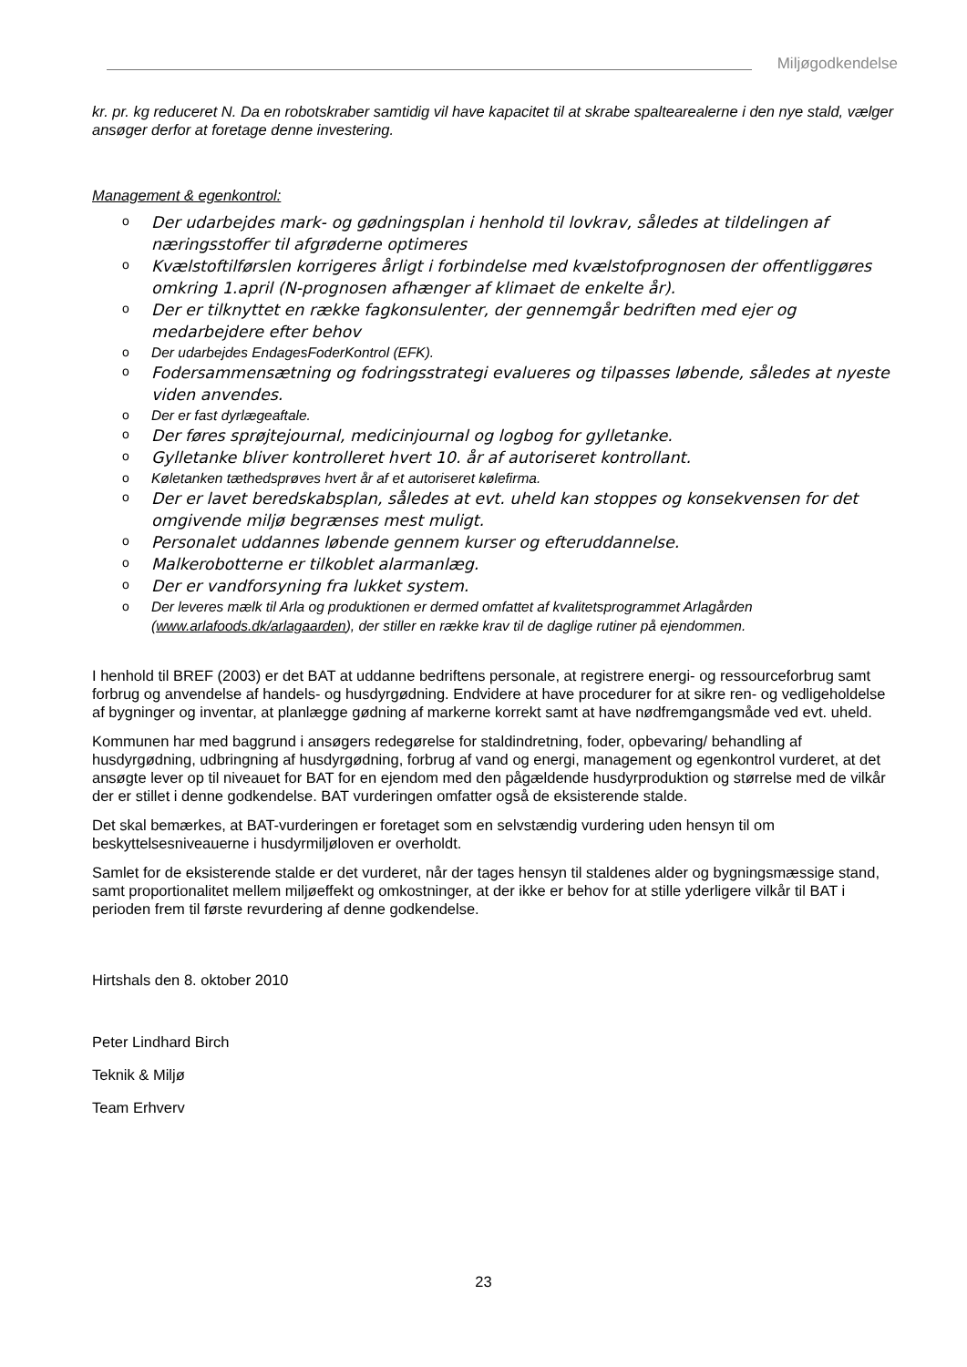Miljøgodkendelse
kr. pr. kg reduceret N. Da en robotskraber samtidig vil have kapacitet til at skrabe spaltearealerne i den nye stald, vælger ansøger derfor at foretage denne investering.
Management & egenkontrol:
o Der udarbejdes mark- og gødningsplan i henhold til lovkrav, således at tildelingen af næringsstoffer til afgrøderne optimeres
o Kvælstoftilførslen korrigeres årligt i forbindelse med kvælstofprognosen der offentliggøres omkring 1.april (N-prognosen afhænger af klimaet de enkelte år).
o Der er tilknyttet en række fagkonsulenter, der gennemgår bedriften med ejer og medarbejdere efter behov
o Der udarbejdes EndagesFoderKontrol (EFK).
o Fodersammensætning og fodringsstrategi evalueres og tilpasses løbende, således at nyeste viden anvendes.
o Der er fast dyrlægeaftale.
o Der føres sprøjtejournal, medicinjournal og logbog for gylletanke.
o Gylletanke bliver kontrolleret hvert 10. år af autoriseret kontrollant.
o Køletanken tæthedsprøves hvert år af et autoriseret kølefirma.
o Der er lavet beredskabsplan, således at evt. uheld kan stoppes og konsekvensen for det omgivende miljø begrænses mest muligt.
o Personalet uddannes løbende gennem kurser og efteruddannelse.
o Malkerobotterne er tilkoblet alarmanlæg.
o Der er vandforsyning fra lukket system.
o Der leveres mælk til Arla og produktionen er dermed omfattet af kvalitetsprogrammet Arlagården (www.arlafoods.dk/arlagaarden), der stiller en række krav til de daglige rutiner på ejendommen.
I henhold til BREF (2003) er det BAT at uddanne bedriftens personale, at registrere energi- og ressourceforbrug samt forbrug og anvendelse af handels- og husdyrgødning. Endvidere at have procedurer for at sikre ren- og vedligeholdelse af bygninger og inventar, at planlægge gødning af markerne korrekt samt at have nødfremgangsmåde ved evt. uheld.
Kommunen har med baggrund i ansøgers redegørelse for staldindretning, foder, opbevaring/ behandling af husdyrgødning, udbringning af husdyrgødning, forbrug af vand og energi, management og egenkontrol vurderet, at det ansøgte lever op til niveauet for BAT for en ejendom med den pågældende husdyrproduktion og størrelse med de vilkår der er stillet i denne godkendelse. BAT vurderingen omfatter også de eksisterende stalde.
Det skal bemærkes, at BAT-vurderingen er foretaget som en selvstændig vurdering uden hensyn til om beskyttelsesniveauerne i husdyrmiljøloven er overholdt.
Samlet for de eksisterende stalde er det vurderet, når der tages hensyn til staldenes alder og bygningsmæssige stand, samt proportionalitet mellem miljøeffekt og omkostninger, at der ikke er behov for at stille yderligere vilkår til BAT i perioden frem til første revurdering af denne godkendelse.
Hirtshals den 8. oktober 2010
Peter Lindhard Birch
Teknik & Miljø
Team Erhverv
23